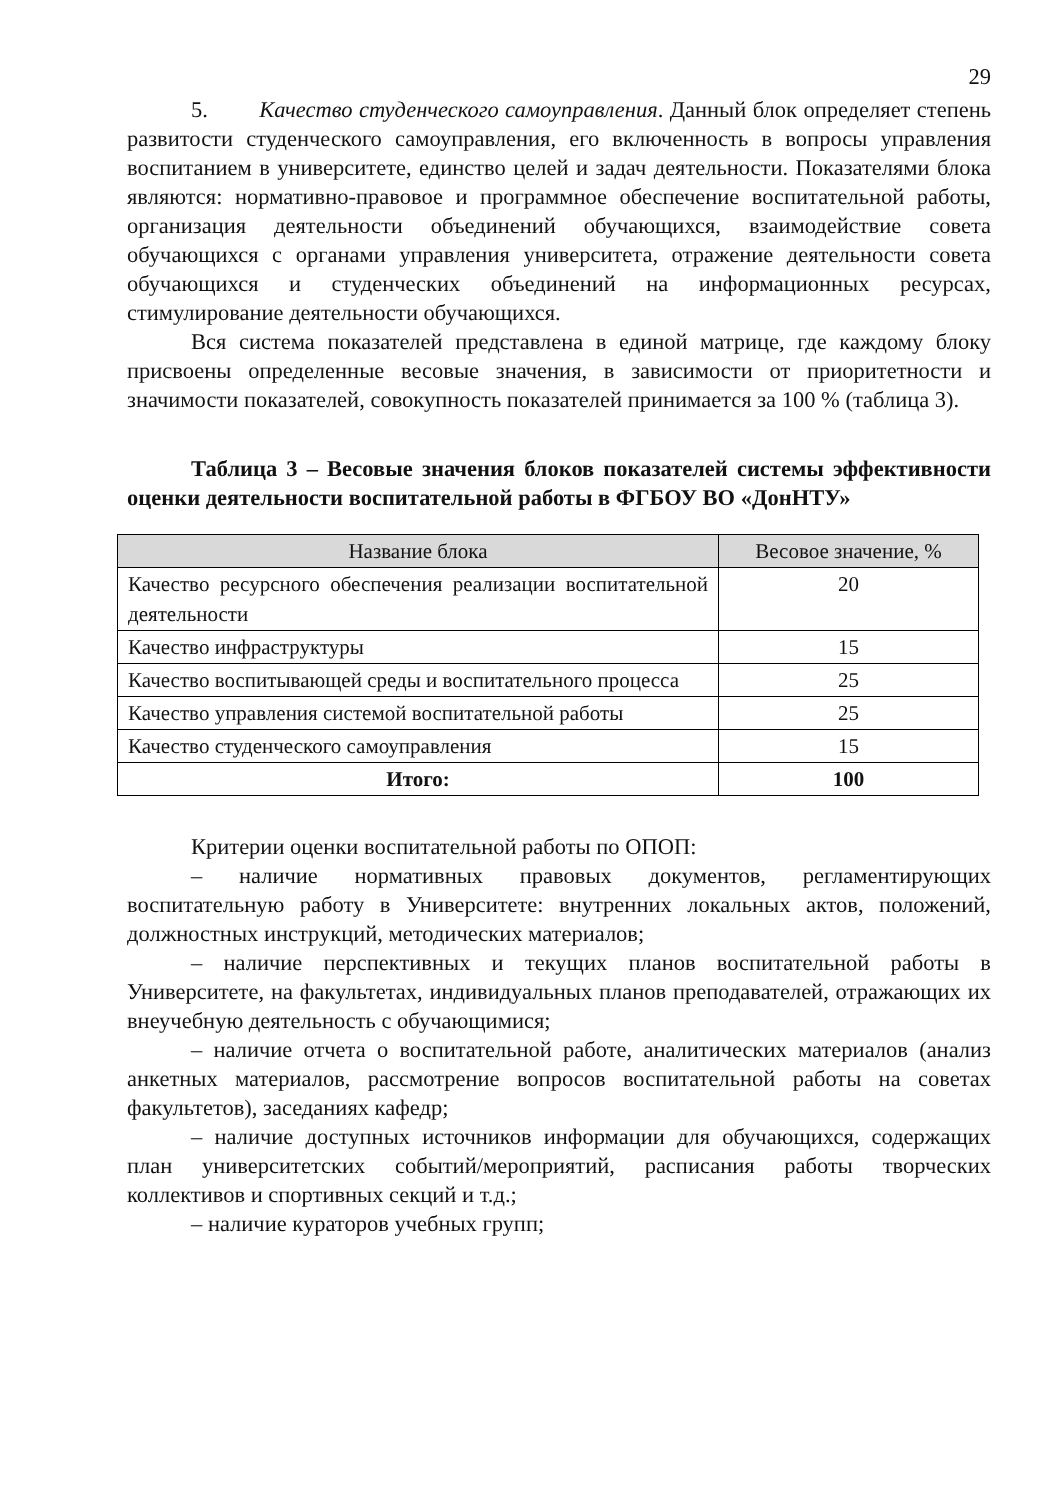29
5. Качество студенческого самоуправления. Данный блок определяет степень развитости студенческого самоуправления, его включенность в вопросы управления воспитанием в университете, единство целей и задач деятельности. Показателями блока являются: нормативно-правовое и программное обеспечение воспитательной работы, организация деятельности объединений обучающихся, взаимодействие совета обучающихся с органами управления университета, отражение деятельности совета обучающихся и студенческих объединений на информационных ресурсах, стимулирование деятельности обучающихся.
Вся система показателей представлена в единой матрице, где каждому блоку присвоены определенные весовые значения, в зависимости от приоритетности и значимости показателей, совокупность показателей принимается за 100 % (таблица 3).
Таблица 3 – Весовые значения блоков показателей системы эффективности оценки деятельности воспитательной работы в ФГБОУ ВО «ДонНТУ»
| Название блока | Весовое значение, % |
| --- | --- |
| Качество ресурсного обеспечения реализации воспитательной деятельности | 20 |
| Качество инфраструктуры | 15 |
| Качество воспитывающей среды и воспитательного процесса | 25 |
| Качество управления системой воспитательной работы | 25 |
| Качество студенческого самоуправления | 15 |
| Итого: | 100 |
Критерии оценки воспитательной работы по ОПОП:
– наличие нормативных правовых документов, регламентирующих воспитательную работу в Университете: внутренних локальных актов, положений, должностных инструкций, методических материалов;
– наличие перспективных и текущих планов воспитательной работы в Университете, на факультетах, индивидуальных планов преподавателей, отражающих их внеучебную деятельность с обучающимися;
– наличие отчета о воспитательной работе, аналитических материалов (анализ анкетных материалов, рассмотрение вопросов воспитательной работы на советах факультетов), заседаниях кафедр;
– наличие доступных источников информации для обучающихся, содержащих план университетских событий/мероприятий, расписания работы творческих коллективов и спортивных секций и т.д.;
– наличие кураторов учебных групп;